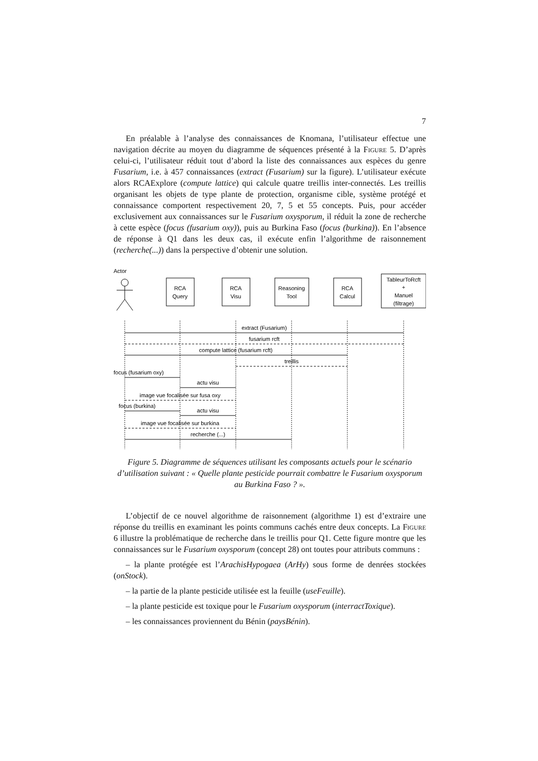7
En préalable à l’analyse des connaissances de Knomana, l’utilisateur effectue une navigation décrite au moyen du diagramme de séquences présenté à la Figure 5. D’après celui-ci, l’utilisateur réduit tout d’abord la liste des connaissances aux espèces du genre Fusarium, i.e. à 457 connaissances (extract (Fusarium) sur la figure). L’utilisateur exécute alors RCAExplore (compute lattice) qui calcule quatre treillis inter-connectés. Les treillis organisant les objets de type plante de protection, organisme cible, système protégé et connaissance comportent respectivement 20, 7, 5 et 55 concepts. Puis, pour accéder exclusivement aux connaissances sur le Fusarium oxysporum, il réduit la zone de recherche à cette espèce (focus (fusarium oxy)), puis au Burkina Faso (focus (burkina)). En l’absence de réponse à Q1 dans les deux cas, il exécute enfin l’algorithme de raisonnement (recherche(...)) dans la perspective d’obtenir une solution.
Actor
RCA
Query
RCA
Visu
Reasoning
Tool
RCA
Calcul
TableurToRcft
+
Manuel
(filtrage)
extract (Fusarium)
fusarium rcft
compute lattice (fusarium rcft)
treillis
focus (fusarium oxy)
actu visu
image vue focalisée sur fusa oxy
focus (burkina)
actu visu
image vue focalisée sur burkina
recherche (...)
Figure 5. Diagramme de séquences utilisant les composants actuels pour le scénario d’utilisation suivant : « Quelle plante pesticide pourrait combattre le Fusarium oxysporum au Burkina Faso ? ».
L’objectif de ce nouvel algorithme de raisonnement (algorithme 1) est d’extraire une réponse du treillis en examinant les points communs cachés entre deux concepts. La Figure 6 illustre la problématique de recherche dans le treillis pour Q1. Cette figure montre que les connaissances sur le Fusarium oxysporum (concept 28) ont toutes pour attributs communs :
– la plante protégée est l’ArachisHypogaea (ArHy) sous forme de denrées stockées (onStock).
– la partie de la plante pesticide utilisée est la feuille (useFeuille).
– la plante pesticide est toxique pour le Fusarium oxysporum (interractToxique).
– les connaissances proviennent du Bénin (paysBénin).